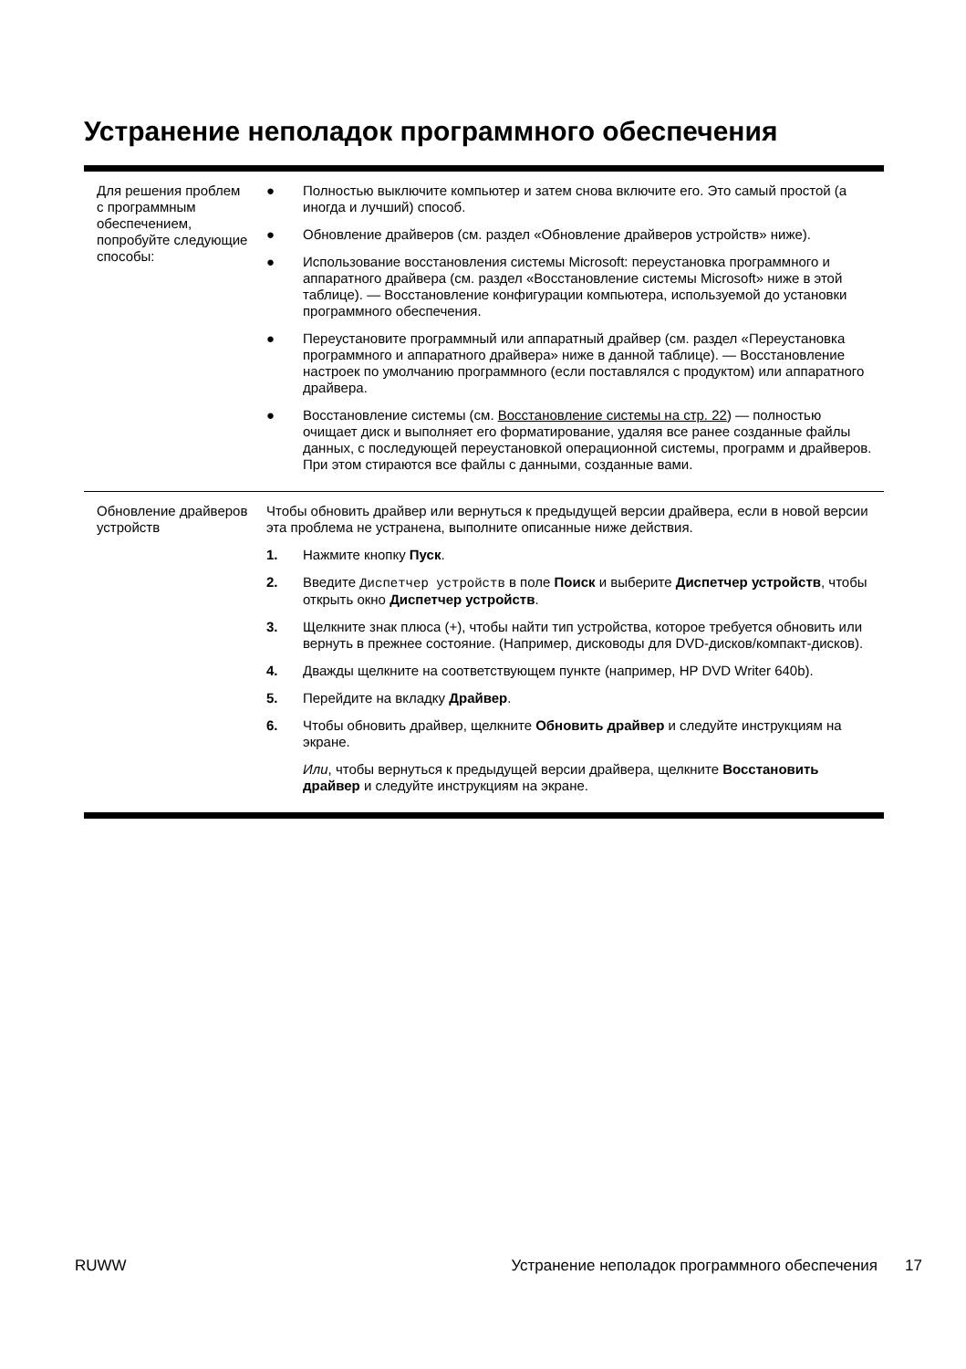Устранение неполадок программного обеспечения
| Для решения проблем с программным обеспечением, попробуйте следующие способы: | ● Полностью выключите компьютер и затем снова включите его. Это самый простой (а иногда и лучший) способ. ● Обновление драйверов (см. раздел «Обновление драйверов устройств» ниже). ● Использование восстановления системы Microsoft: переустановка программного и аппаратного драйвера (см. раздел «Восстановление системы Microsoft» ниже в этой таблице). — Восстановление конфигурации компьютера, используемой до установки программного обеспечения. ● Переустановите программный или аппаратный драйвер (см. раздел «Переустановка программного и аппаратного драйвера» ниже в данной таблице). — Восстановление настроек по умолчанию программного (если поставлялся с продуктом) или аппаратного драйвера. ● Восстановление системы (см. Восстановление системы на стр. 22 ) — полностью очищает диск и выполняет его форматирование, удаляя все ранее созданные файлы данных, с последующей переустановкой операционной системы, программ и драйверов. При этом стираются все файлы с данными, созданные вами. |
| Обновление драйверов устройств | Чтобы обновить драйвер или вернуться к предыдущей версии драйвера, если в новой версии эта проблема не устранена, выполните описанные ниже действия. 1. Нажмите кнопку Пуск . 2. Введите Диспетчер устройств в поле Поиск и выберите Диспетчер устройств , чтобы открыть окно Диспетчер устройств . 3. Щелкните знак плюса (+), чтобы найти тип устройства, которое требуется обновить или вернуть в прежнее состояние. (Например, дисководы для DVD-дисков/компакт-дисков). 4. Дважды щелкните на соответствующем пункте (например, HP DVD Writer 640b). 5. Перейдите на вкладку Драйвер . 6. Чтобы обновить драйвер, щелкните Обновить драйвер и следуйте инструкциям на экране. Или , чтобы вернуться к предыдущей версии драйвера, щелкните Восстановить драйвер и следуйте инструкциям на экране. |
RUWW Устранение неполадок программного обеспечения 17